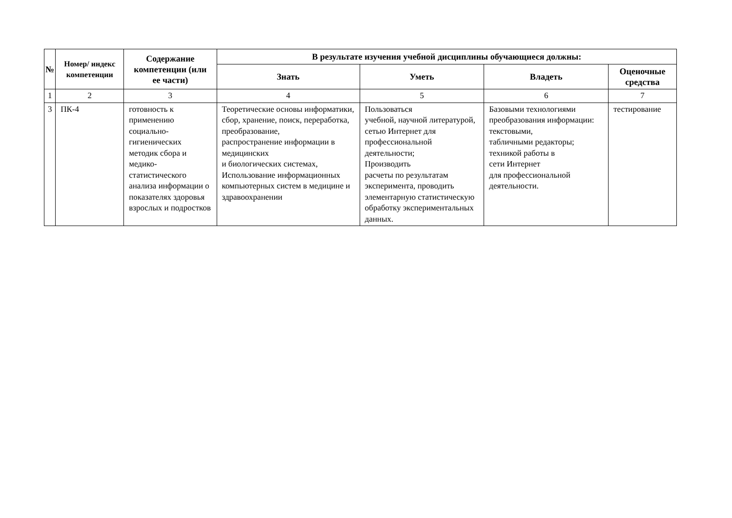| № | Номер/ индекс компетенции | Содержание компетенции (или ее части) | В результате изучения учебной дисциплины обучающиеся должны: | | | |
| --- | --- | --- | --- | --- | --- | --- |
| | | | Знать | Уметь | Владеть | Оценочные средства |
| 1 | 2 | 3 | 4 | 5 | 6 | 7 |
| 3 | ПК-4 | готовность к применению социально-гигиенических методик сбора и медико-статистического анализа информации о показателях здоровья взрослых и подростков | Теоретические основы информатики, сбор, хранение, поиск, переработка, преобразование, распространение информации в медицинских и биологических системах, Использование информационных компьютерных систем в медицине и здравоохранении | Пользоваться учебной, научной литературой, сетью Интернет для профессиональной деятельности; Производить расчеты по результатам эксперимента, проводить элементарную статистическую обработку экспериментальных данных. | Базовыми технологиями преобразования информации: текстовыми, табличными редакторы; техникой работы в сети Интернет для профессиональной деятельности. | тестирование |